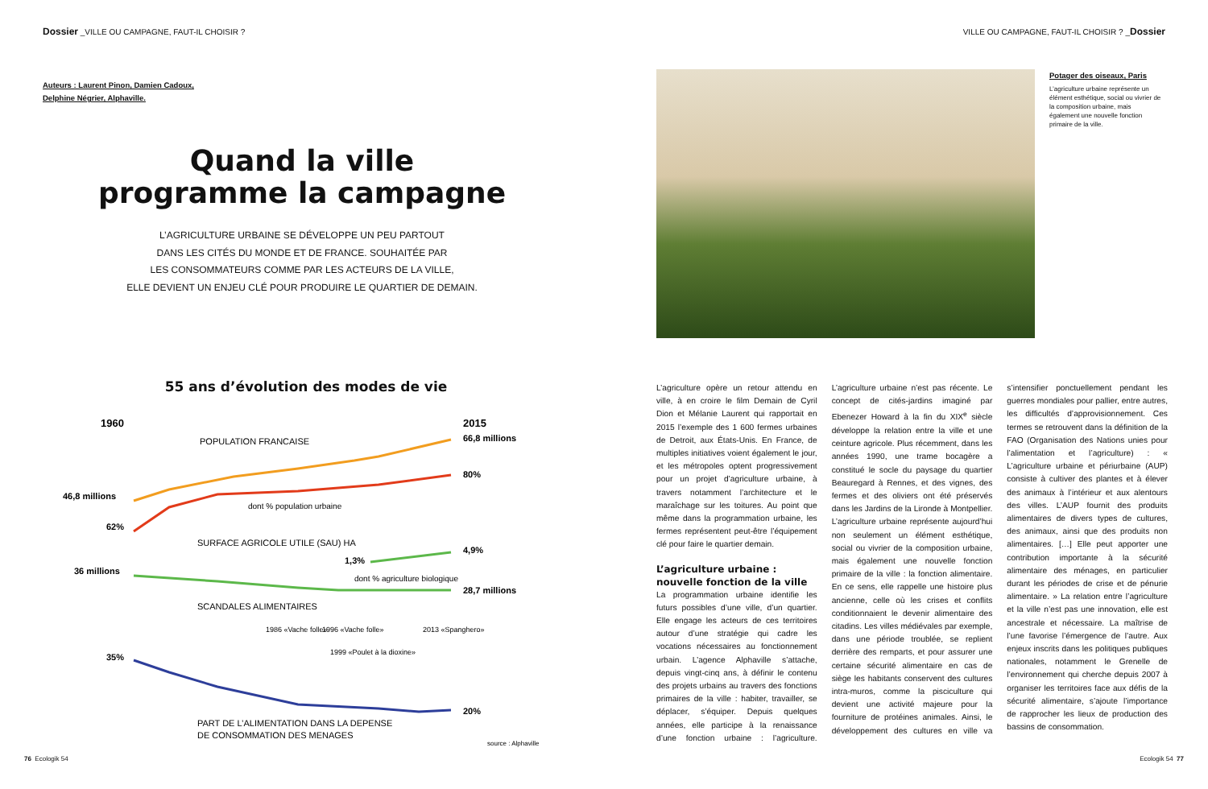Dossier _VILLE OU CAMPAGNE, FAUT-IL CHOISIR ?
Auteurs : Laurent Pinon, Damien Cadoux,
Delphine Négrier, Alphaville.
Quand la ville
programme la campagne
L’AGRICULTURE URBAINE SE DÉVELOPPE UN PEU PARTOUT
DANS LES CITÉS DU MONDE ET DE FRANCE. SOUHAITÉE PAR
LES CONSOMMATEURS COMME PAR LES ACTEURS DE LA VILLE,
ELLE DEVIENT UN ENJEU CLÉ POUR PRODUIRE LE QUARTIER DE DEMAIN.
55 ans d’évolution des modes de vie
1960
2015
POPULATION FRANCAISE
66,8 millions
46,8 millions
80%
dont % population urbaine
62%
SURFACE AGRICOLE UTILE (SAU) HA
4,9%
1,3%
dont % agriculture biologique
36 millions
28,7 millions
SCANDALES ALIMENTAIRES
1986 «Vache folle»
1996 «Vache folle»
2013 «Spanghero»
1999 «Poulet à la dioxine»
35%
20%
PART DE L’ALIMENTATION DANS LA DEPENSE
DE CONSOMMATION DES MENAGES
source : Alphaville
76 Ecologik 54
VILLE OU CAMPAGNE, FAUT-IL CHOISIR ? _Dossier
Potager des oiseaux, Paris
L’agriculture urbaine représente un élément esthétique, social ou vivrier de la composition urbaine, mais également une nouvelle fonction primaire de la ville.
L’agriculture opère un retour attendu en ville, à en croire le film Demain de Cyril Dion et Mélanie Laurent qui rapportait en 2015 l’exemple des 1 600 fermes urbaines de Detroit, aux États-Unis. En France, de multiples initiatives voient également le jour, et les métropoles optent progressivement pour un projet d’agriculture urbaine, à travers notamment l’architecture et le maraîchage sur les toitures. Au point que même dans la programmation urbaine, les fermes représentent peut-être l’équipement clé pour faire le quartier demain.
L’agriculture urbaine : nouvelle fonction de la ville
La programmation urbaine identifie les futurs possibles d’une ville, d’un quartier. Elle engage les acteurs de ces territoires autour d’une stratégie qui cadre les vocations nécessaires au fonctionnement urbain. L’agence Alphaville s’attache, depuis vingt-cinq ans, à définir le contenu des projets urbains au travers des fonctions primaires de la ville : habiter, travailler, se déplacer, s’équiper. Depuis quelques années, elle participe à la renaissance d’une fonction urbaine : l’agriculture. L’agriculture urbaine n’est pas récente. Le concept de cités-jardins imaginé par Ebenezer Howard à la fin du XIX<sup>e</sup> siècle développe la relation entre la ville et une ceinture agricole. Plus récemment, dans les années 1990, une trame bocagère a constitué le socle du paysage du quartier Beauregard à Rennes, et des vignes, des fermes et des oliviers ont été préservés dans les Jardins de la Lironde à Montpellier. L’agriculture urbaine représente aujourd’hui non seulement un élément esthétique, social ou vivrier de la composition urbaine, mais également une nouvelle fonction primaire de la ville : la fonction alimentaire. En ce sens, elle rappelle une histoire plus ancienne, celle où les crises et conflits conditionnaient le devenir alimentaire des citadins. Les villes médiévales par exemple, dans une période troublée, se replient derrière des remparts, et pour assurer une certaine sécurité alimentaire en cas de siège les habitants conservent des cultures intra-muros, comme la pisciculture qui devient une activité majeure pour la fourniture de protéines animales. Ainsi, le développement des cultures en ville va s’intensifier ponctuellement pendant les guerres mondiales pour pallier, entre autres, les difficultés d’approvisionnement. Ces termes se retrouvent dans la définition de la FAO (Organisation des Nations unies pour l’alimentation et l’agriculture) : « L’agriculture urbaine et périurbaine (AUP) consiste à cultiver des plantes et à élever des animaux à l’intérieur et aux alentours des villes. L’AUP fournit des produits alimentaires de divers types de cultures, des animaux, ainsi que des produits non alimentaires. […] Elle peut apporter une contribution importante à la sécurité alimentaire des ménages, en particulier durant les périodes de crise et de pénurie alimentaire. » La relation entre l’agriculture et la ville n’est pas une innovation, elle est ancestrale et nécessaire. La maîtrise de l’une favorise l’émergence de l’autre. Aux enjeux inscrits dans les politiques publiques nationales, notamment le Grenelle de l’environnement qui cherche depuis 2007 à organiser les territoires face aux défis de la sécurité alimentaire, s’ajoute l’importance de rapprocher les lieux de production des bassins de consommation.
Ecologik 54 77